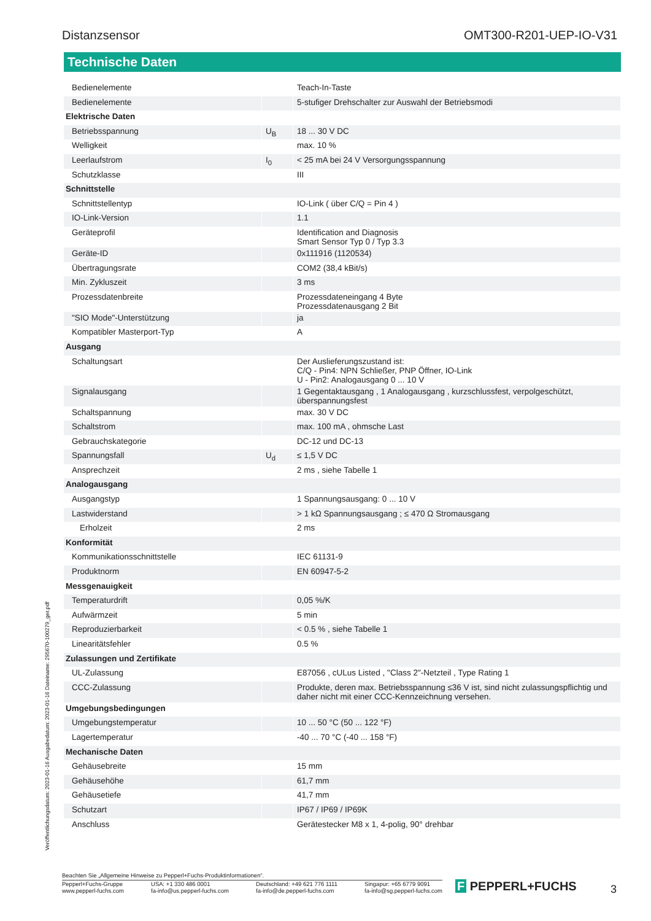Distanzsensor OMT300-R201-UEP-IO-V31
Technische Daten
| Bedienelemente | | Teach-In-Taste |
| Bedienelemente | | 5-stufiger Drehschalter zur Auswahl der Betriebsmodi |
| Elektrische Daten | | |
| Betriebsspannung | U<sub>B</sub> | 18 ... 30 V DC |
| Welligkeit | | max. 10 % |
| Leerlaufstrom | I<sub>0</sub> | < 25 mA bei 24 V Versorgungsspannung |
| Schutzklasse | | III |
| Schnittstelle | | |
| Schnittstellentyp | | IO-Link ( über C/Q = Pin 4 ) |
| IO-Link-Version | | 1.1 |
| Geräteprofil | | Identification and Diagnosis Smart Sensor Typ 0 / Typ 3.3 |
| Geräte-ID | | 0x111916 (1120534) |
| Übertragungsrate | | COM2 (38,4 kBit/s) |
| Min. Zykluszeit | | 3 ms |
| Prozessdatenbreite | | Prozessdateneingang 4 Byte Prozessdatenausgang 2 Bit |
| "SIO Mode"-Unterstützung | | ja |
| Kompatibler Masterport-Typ | | A |
| Ausgang | | |
| Schaltungsart | | Der Auslieferungszustand ist: C/Q - Pin4: NPN Schließer, PNP Öffner, IO-Link U - Pin2: Analogausgang 0 ... 10 V |
| Signalausgang | | 1 Gegentaktausgang , 1 Analogausgang , kurzschlussfest, verpolgeschützt, überspannungsfest |
| Schaltspannung | | max. 30 V DC |
| Schaltstrom | | max. 100 mA , ohmsche Last |
| Gebrauchskategorie | | DC-12 und DC-13 |
| Spannungsfall | U<sub>d</sub> | ≤ 1,5 V DC |
| Ansprechzeit | | 2 ms , siehe Tabelle 1 |
| Analogausgang | | |
| Ausgangstyp | | 1 Spannungsausgang: 0 ... 10 V |
| Lastwiderstand | | > 1 kΩ Spannungsausgang ; ≤ 470 Ω Stromausgang |
| Erholzeit | | 2 ms |
| Konformität | | |
| Kommunikationsschnittstelle | | IEC 61131-9 |
| Produktnorm | | EN 60947-5-2 |
| Messgenauigkeit | | |
| Temperaturdrift | | 0,05 %/K |
| Aufwärmzeit | | 5 min |
| Reproduzierbarkeit | | < 0.5 % , siehe Tabelle 1 |
| Linearitätsfehler | | 0.5 % |
| Zulassungen und Zertifikate | | |
| UL-Zulassung | | E87056 , cULus Listed , "Class 2"-Netzteil , Type Rating 1 |
| CCC-Zulassung | | Produkte, deren max. Betriebsspannung ≤36 V ist, sind nicht zulassungspflichtig und daher nicht mit einer CCC-Kennzeichnung versehen. |
| Umgebungsbedingungen | | |
| Umgebungstemperatur | | 10 ... 50 °C (50 ... 122 °F) |
| Lagertemperatur | | -40 ... 70 °C (-40 ... 158 °F) |
| Mechanische Daten | | |
| Gehäusebreite | | 15 mm |
| Gehäusehöhe | | 61,7 mm |
| Gehäusetiefe | | 41,7 mm |
| Schutzart | | IP67 / IP69 / IP69K |
| Anschluss | | Gerätestecker M8 x 1, 4-polig, 90° drehbar |
Veröffentlichungsdatum: 2023-01-16 Ausgabedatum: 2023-01-16 Dateiname: 295670-100279_ger.pdf
Beachten Sie „Allgemeine Hinweise zu Pepperl+Fuchs-Produktinformationen“.
Pepperl+Fuchs-Gruppe
www.pepperl-fuchs.com USA: +1 330 486 0001
fa-info@us.pepperl-fuchs.com Deutschland: +49 621 776 1111
fa-info@de.pepperl-fuchs.com Singapur: +65 6779 9091
fa-info@sg.pepperl-fuchs.com
F PEPPERL+FUCHS 3